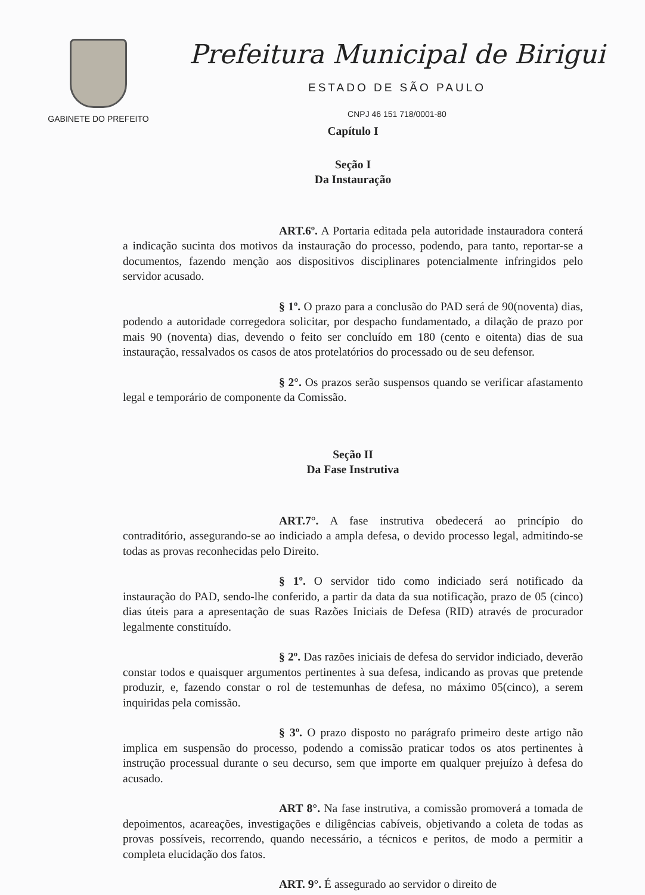GABINETE DO PREFEITO
Prefeitura Municipal de Birigui
ESTADO DE SÃO PAULO
CNPJ 46 151 718/0001-80
Capítulo I
Seção I
Da Instauração
ART.6º. A Portaria editada pela autoridade instauradora conterá a indicação sucinta dos motivos da instauração do processo, podendo, para tanto, reportar-se a documentos, fazendo menção aos dispositivos disciplinares potencialmente infringidos pelo servidor acusado.
§ 1º. O prazo para a conclusão do PAD será de 90(noventa) dias, podendo a autoridade corregedora solicitar, por despacho fundamentado, a dilação de prazo por mais 90 (noventa) dias, devendo o feito ser concluído em 180 (cento e oitenta) dias de sua instauração, ressalvados os casos de atos protelatórios do processado ou de seu defensor.
§ 2°. Os prazos serão suspensos quando se verificar afastamento legal e temporário de componente da Comissão.
Seção II
Da Fase Instrutiva
ART.7°. A fase instrutiva obedecerá ao princípio do contraditório, assegurando-se ao indiciado a ampla defesa, o devido processo legal, admitindo-se todas as provas reconhecidas pelo Direito.
§ 1º. O servidor tido como indiciado será notificado da instauração do PAD, sendo-lhe conferido, a partir da data da sua notificação, prazo de 05 (cinco) dias úteis para a apresentação de suas Razões Iniciais de Defesa (RID) através de procurador legalmente constituído.
§ 2º. Das razões iniciais de defesa do servidor indiciado, deverão constar todos e quaisquer argumentos pertinentes à sua defesa, indicando as provas que pretende produzir, e, fazendo constar o rol de testemunhas de defesa, no máximo 05(cinco), a serem inquiridas pela comissão.
§ 3º. O prazo disposto no parágrafo primeiro deste artigo não implica em suspensão do processo, podendo a comissão praticar todos os atos pertinentes à instrução processual durante o seu decurso, sem que importe em qualquer prejuízo à defesa do acusado.
ART 8°. Na fase instrutiva, a comissão promoverá a tomada de depoimentos, acareações, investigações e diligências cabíveis, objetivando a coleta de todas as provas possíveis, recorrendo, quando necessário, a técnicos e peritos, de modo a permitir a completa elucidação dos fatos.
ART. 9°. É assegurado ao servidor o direito de